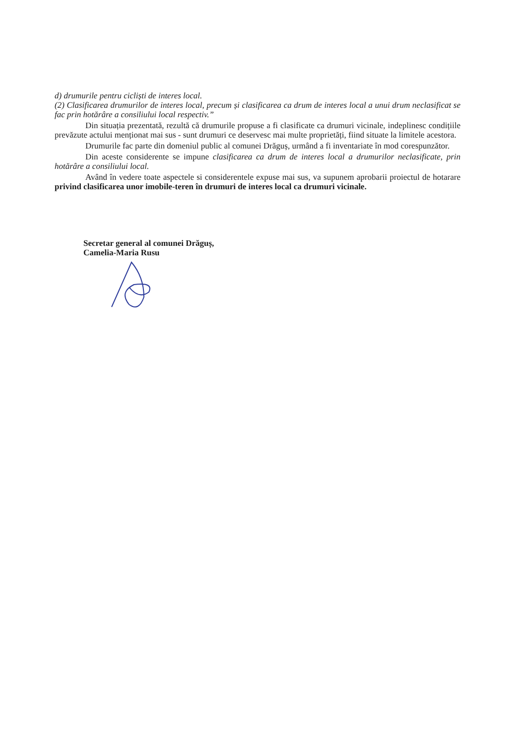d) drumurile pentru cicliști de interes local.
(2) Clasificarea drumurilor de interes local, precum și clasificarea ca drum de interes local a unui drum neclasificat se fac prin hotărâre a consiliului local respectiv.”
Din situația prezentată, rezultă că drumurile propuse a fi clasificate ca drumuri vicinale, indeplinesc condițiile prevăzute actului menționat mai sus - sunt drumuri ce deservesc mai multe proprietăți, fiind situate la limitele acestora.
Drumurile fac parte din domeniul public al comunei Drăguș, urmând a fi inventariate în mod corespunzător.
Din aceste considerente se impune clasificarea ca drum de interes local a drumurilor neclasificate, prin hotărâre a consiliului local.
Având în vedere toate aspectele si considerentele expuse mai sus, va supunem aprobarii proiectul de hotarare privind clasificarea unor imobile-teren în drumuri de interes local ca drumuri vicinale.
Secretar general al comunei Drăguș,
Camelia-Maria Rusu